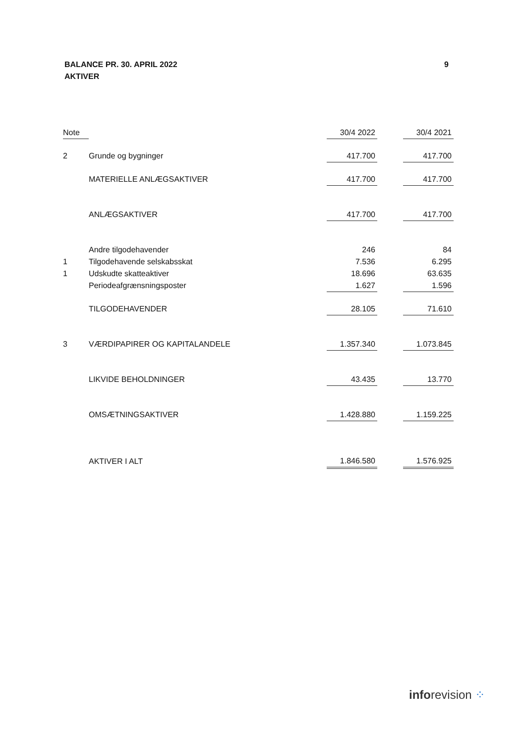9 BALANCE PR. 30. APRIL 2022
AKTIVER
| Note | | 30/4 2022 | | 30/4 2021 |
| --- | --- | --- | --- | --- |
| 2 | Grunde og bygninger | 417.700 | | 417.700 |
| | MATERIELLE ANLÆGSAKTIVER | 417.700 | | 417.700 |
| | ANLÆGSAKTIVER | 417.700 | | 417.700 |
| | Andre tilgodehavender | 246 | | 84 |
| 1 | Tilgodehavende selskabsskat | 7.536 | | 6.295 |
| 1 | Udskudte skatteaktiver | 18.696 | | 63.635 |
| | Periodeafgrænsningsposter | 1.627 | | 1.596 |
| | TILGODEHAVENDER | 28.105 | | 71.610 |
| 3 | VÆRDIPAPIRER OG KAPITALANDELE | 1.357.340 | | 1.073.845 |
| | LIKVIDE BEHOLDNINGER | 43.435 | | 13.770 |
| | OMSÆTNINGSAKTIVER | 1.428.880 | | 1.159.225 |
| | AKTIVER I ALT | 1.846.580 | | 1.576.925 |
inforevision ⁘